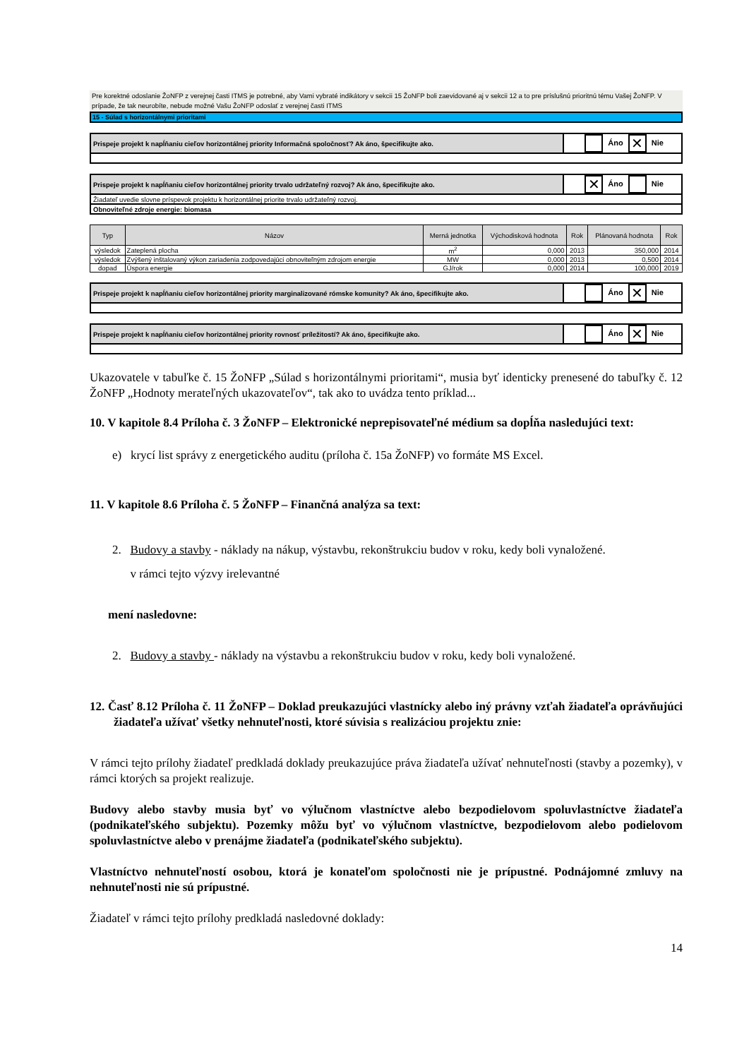Pre korektné odoslanie ŽoNFP z verejnej časti ITMS je potrebné, aby Vami vybraté indikátory v sekcii 15 ŽoNFP boli zaevidované aj v sekcii 12 a to pre príslušnú prioritnú tému Vašej ŽoNFP. V prípade, že tak neurobíte, nebude možné Vašu ŽoNFP odoslať z verejnej časti ITMS
15 - Súlad s horizontálnymi prioritami
| Prispeje projekt k napĺňaniu cieľov horizontálnej priority Informačná spoločnosť? Ak áno, špecifikujte ako. | Áno ✕ Nie |
| Prispeje projekt k napĺňaniu cieľov horizontálnej priority trvalo udržateľný rozvoj? Ak áno, špecifikujte ako. | ✕ Áno Nie |
| Žiadateľ uvedie slovne príspevok projektu k horizontálnej priorite trvalo udržateľný rozvoj. | |
| Obnoviteľné zdroje energie: biomasa | |
| Typ | Názov | Merná jednotka | Východisková hodnota | Rok | Plánovaná hodnota | Rok |
| --- | --- | --- | --- | --- | --- | --- |
| výsledok | Zateplená plocha | m<sup>2</sup> | 0,000 | 2013 | 350,000 | 2014 |
| výsledok | Zvýšený inštalovaný výkon zariadenia zodpovedajúci obnoviteľným zdrojom energie | MW | 0,000 | 2013 | 0,500 | 2014 |
| dopad | Úspora energie | GJ/rok | 0,000 | 2014 | 100,000 | 2019 |
| Prispeje projekt k napĺňaniu cieľov horizontálnej priority marginalizované rómske komunity? Ak áno, špecifikujte ako. | Áno ✕ Nie |
| Prispeje projekt k napĺňaniu cieľov horizontálnej priority rovnosť príležitostí? Ak áno, špecifikujte ako. | Áno ✕ Nie |
Ukazovatele v tabuľke č. 15 ŽoNFP „Súlad s horizontálnymi prioritami“, musia byť identicky prenesené do tabuľky č. 12 ŽoNFP „Hodnoty merateľných ukazovateľov“, tak ako to uvádza tento príklad...
10. V kapitole 8.4 Príloha č. 3 ŽoNFP – Elektronické neprepisovateľné médium sa dopĺňa nasledujúci text:
e) krycí list správy z energetického auditu (príloha č. 15a ŽoNFP) vo formáte MS Excel.
11. V kapitole 8.6 Príloha č. 5 ŽoNFP – Finančná analýza sa text:
2. Budovy a stavby - náklady na nákup, výstavbu, rekonštrukciu budov v roku, kedy boli vynaložené.
v rámci tejto výzvy irelevantné
mení nasledovne:
2. Budovy a stavby - náklady na výstavbu a rekonštrukciu budov v roku, kedy boli vynaložené.
12. Časť 8.12 Príloha č. 11 ŽoNFP – Doklad preukazujúci vlastnícky alebo iný právny vzťah žiadateľa oprávňujúci žiadateľa užívať všetky nehnuteľnosti, ktoré súvisia s realizáciou projektu znie:
V rámci tejto prílohy žiadateľ predkladá doklady preukazujúce práva žiadateľa užívať nehnuteľnosti (stavby a pozemky), v rámci ktorých sa projekt realizuje.
Budovy alebo stavby musia byť vo výlučnom vlastníctve alebo bezpodielovom spoluvlastníctve žiadateľa (podnikateľského subjektu). Pozemky môžu byť vo výlučnom vlastníctve, bezpodielovom alebo podielovom spoluvlastníctve alebo v prenájme žiadateľa (podnikateľského subjektu).
Vlastníctvo nehnuteľností osobou, ktorá je konateľom spoločnosti nie je prípustné. Podnájomné zmluvy na nehnuteľnosti nie sú prípustné.
Žiadateľ v rámci tejto prílohy predkladá nasledovné doklady:
14